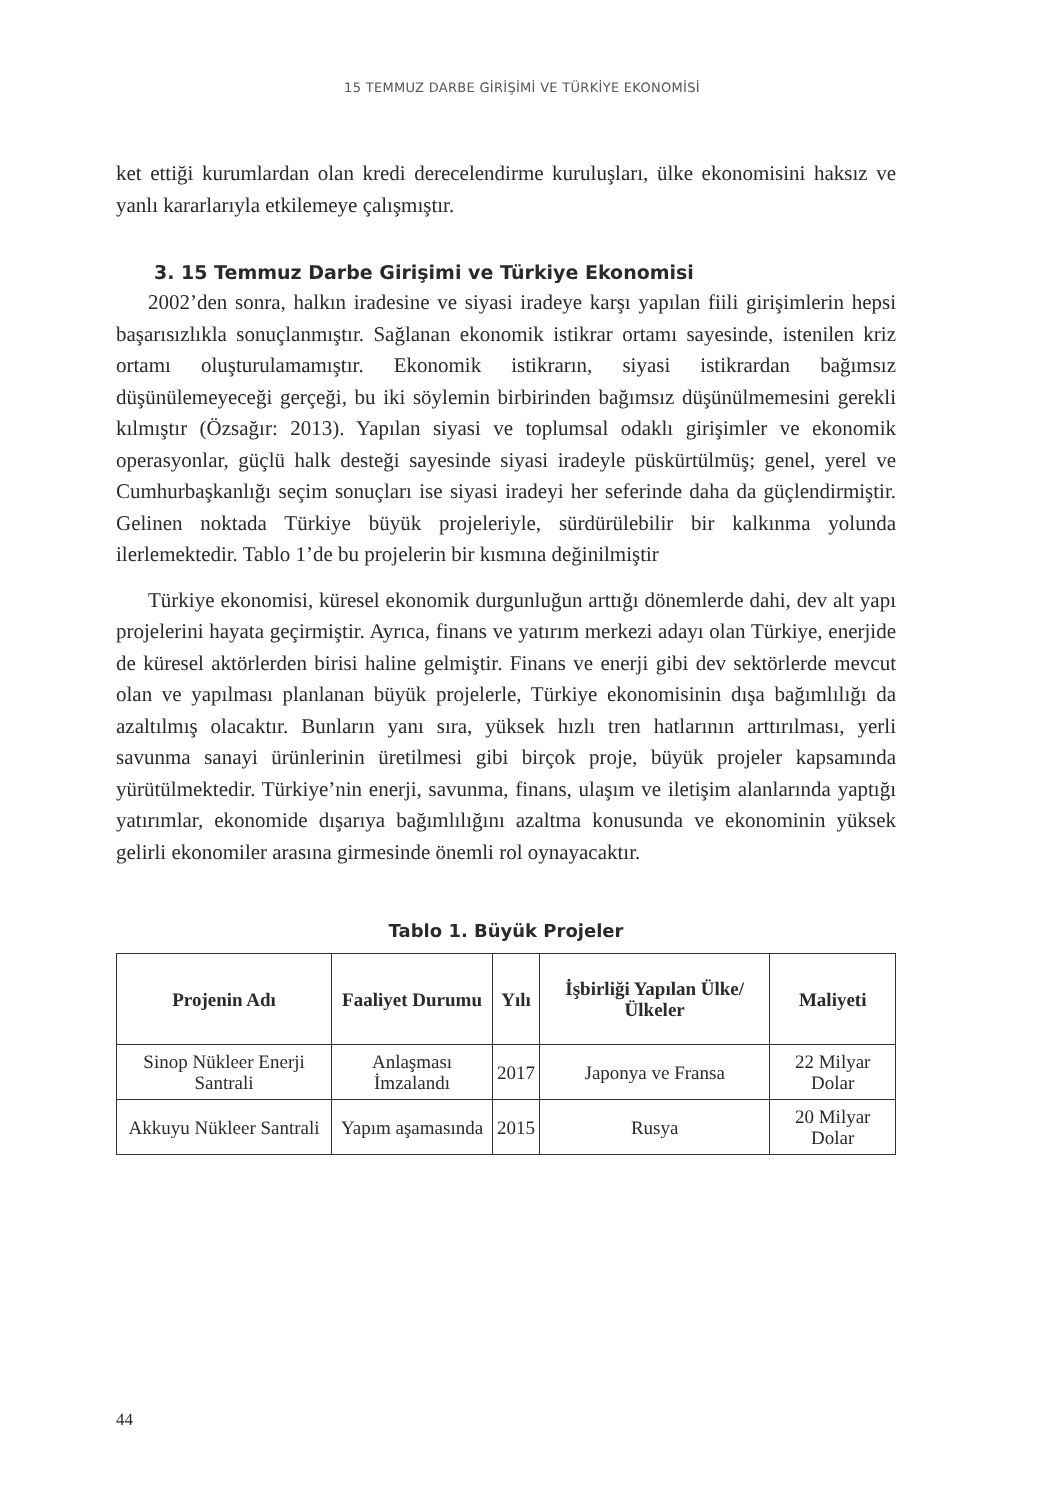15 TEMMUZ DARBE GİRİŞİMİ VE TÜRKİYE EKONOMİSİ
ket ettiği kurumlardan olan kredi derecelendirme kuruluşları, ülke ekonomisini haksız ve yanlı kararlarıyla etkilemeye çalışmıştır.
3. 15 Temmuz Darbe Girişimi ve Türkiye Ekonomisi
2002’den sonra, halkın iradesine ve siyasi iradeye karşı yapılan fiili girişimlerin hepsi başarısızlıkla sonuçlanmıştır. Sağlanan ekonomik istikrar ortamı sayesinde, istenilen kriz ortamı oluşturulamamıştır. Ekonomik istikrarın, siyasi istikrardan bağımsız düşünülemeyeceği gerçeği, bu iki söylemin birbirinden bağımsız düşünülmemesini gerekli kılmıştır (Özsağır: 2013). Yapılan siyasi ve toplumsal odaklı girişimler ve ekonomik operasyonlar, güçlü halk desteği sayesinde siyasi iradeyle püskürtülmüş; genel, yerel ve Cumhurbaşkanlığı seçim sonuçları ise siyasi iradeyi her seferinde daha da güçlendirmiştir. Gelinen noktada Türkiye büyük projeleriyle, sürdürülebilir bir kalkınma yolunda ilerlemektedir. Tablo 1’de bu projelerin bir kısmına değinilmiştir
Türkiye ekonomisi, küresel ekonomik durgunluğun arttığı dönemlerde dahi, dev alt yapı projelerini hayata geçirmiştir. Ayrıca, finans ve yatırım merkezi adayı olan Türkiye, enerjide de küresel aktörlerden birisi haline gelmiştir. Finans ve enerji gibi dev sektörlerde mevcut olan ve yapılması planlanan büyük projelerle, Türkiye ekonomisinin dışa bağımlılığı da azaltılmış olacaktır. Bunların yanı sıra, yüksek hızlı tren hatlarının arttırılması, yerli savunma sanayi ürünlerinin üretilmesi gibi birçok proje, büyük projeler kapsamında yürütülmektedir. Türkiye’nin enerji, savunma, finans, ulaşım ve iletişim alanlarında yaptığı yatırımlar, ekonomide dışarıya bağımlılığını azaltma konusunda ve ekonominin yüksek gelirli ekonomiler arasına girmesinde önemli rol oynayacaktır.
Tablo 1. Büyük Projeler
| Projenin Adı | Faaliyet Durumu | Yılı | İşbirliği Yapılan Ülke/ Ülkeler | Maliyeti |
| --- | --- | --- | --- | --- |
| Sinop Nükleer Enerji Santrali | Anlaşması İmzalandı | 2017 | Japonya ve Fransa | 22 Milyar Dolar |
| Akkuyu Nükleer Santrali | Yapım aşamasında | 2015 | Rusya | 20 Milyar Dolar |
44